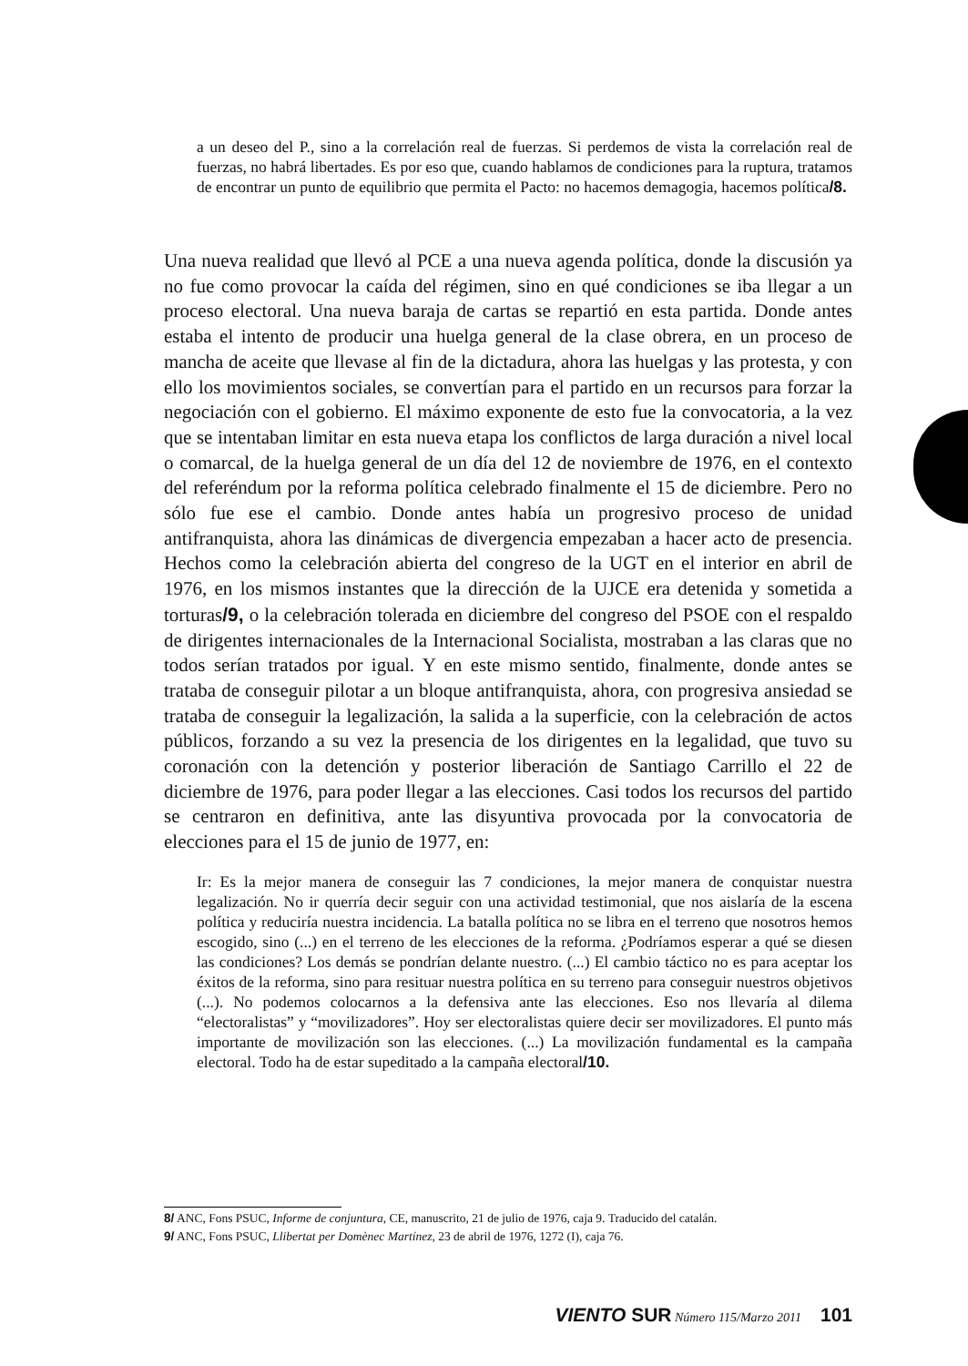a un deseo del P., sino a la correlación real de fuerzas. Si perdemos de vista la correlación real de fuerzas, no habrá libertades. Es por eso que, cuando hablamos de condiciones para la ruptura, tratamos de encontrar un punto de equilibrio que permita el Pacto: no hacemos demagogia, hacemos política/8.
Una nueva realidad que llevó al PCE a una nueva agenda política, donde la discusión ya no fue como provocar la caída del régimen, sino en qué condiciones se iba llegar a un proceso electoral. Una nueva baraja de cartas se repartió en esta partida. Donde antes estaba el intento de producir una huelga general de la clase obrera, en un proceso de mancha de aceite que llevase al fin de la dictadura, ahora las huelgas y las protesta, y con ello los movimientos sociales, se convertían para el partido en un recursos para forzar la negociación con el gobierno. El máximo exponente de esto fue la convocatoria, a la vez que se intentaban limitar en esta nueva etapa los conflictos de larga duración a nivel local o comarcal, de la huelga general de un día del 12 de noviembre de 1976, en el contexto del referéndum por la reforma política celebrado finalmente el 15 de diciembre. Pero no sólo fue ese el cambio. Donde antes había un progresivo proceso de unidad antifranquista, ahora las dinámicas de divergencia empezaban a hacer acto de presencia. Hechos como la celebración abierta del congreso de la UGT en el interior en abril de 1976, en los mismos instantes que la dirección de la UJCE era detenida y sometida a torturas/9, o la celebración tolerada en diciembre del congreso del PSOE con el respaldo de dirigentes internacionales de la Internacional Socialista, mostraban a las claras que no todos serían tratados por igual. Y en este mismo sentido, finalmente, donde antes se trataba de conseguir pilotar a un bloque antifranquista, ahora, con progresiva ansiedad se trataba de conseguir la legalización, la salida a la superficie, con la celebración de actos públicos, forzando a su vez la presencia de los dirigentes en la legalidad, que tuvo su coronación con la detención y posterior liberación de Santiago Carrillo el 22 de diciembre de 1976, para poder llegar a las elecciones. Casi todos los recursos del partido se centraron en definitiva, ante las disyuntiva provocada por la convocatoria de elecciones para el 15 de junio de 1977, en:
Ir: Es la mejor manera de conseguir las 7 condiciones, la mejor manera de conquistar nuestra legalización. No ir querría decir seguir con una actividad testimonial, que nos aislaría de la escena política y reduciría nuestra incidencia. La batalla política no se libra en el terreno que nosotros hemos escogido, sino (...) en el terreno de les elecciones de la reforma. ¿Podríamos esperar a qué se diesen las condiciones? Los demás se pondrían delante nuestro. (...) El cambio táctico no es para aceptar los éxitos de la reforma, sino para resituar nuestra política en su terreno para conseguir nuestros objetivos (...). No podemos colocarnos a la defensiva ante las elecciones. Eso nos llevaría al dilema “electoralistas” y “movilizadores”. Hoy ser electoralistas quiere decir ser movilizadores. El punto más importante de movilización son las elecciones. (...) La movilización fundamental es la campaña electoral. Todo ha de estar supeditado a la campaña electoral/10.
8/ ANC, Fons PSUC, Informe de conjuntura, CE, manuscrito, 21 de julio de 1976, caja 9. Traducido del catalán.
9/ ANC, Fons PSUC, Llibertat per Domènec Martínez, 23 de abril de 1976, 1272 (I), caja 76.
VIENTO SUR Número 115/Marzo 2011 101